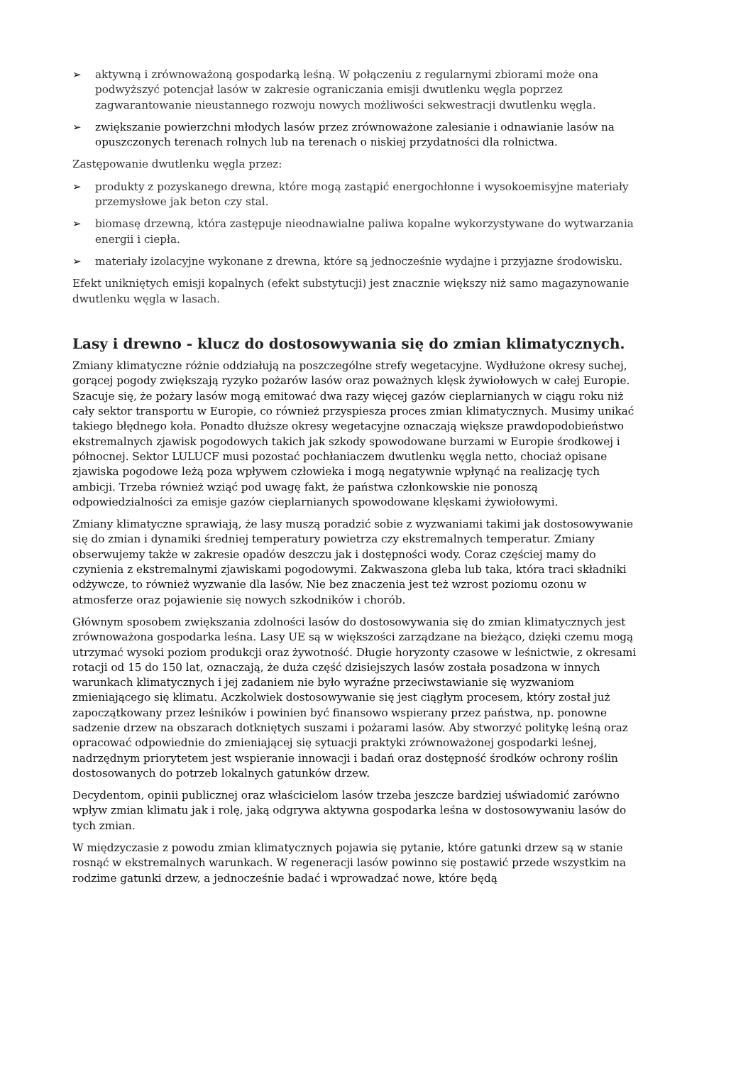➢ aktywną i zrównoważoną gospodarką leśną. W połączeniu z regularnymi zbiorami może ona podwyższyć potencjał lasów w zakresie ograniczania emisji dwutlenku węgla poprzez zagwarantowanie nieustannego rozwoju nowych możliwości sekwestracji dwutlenku węgla.
➢ zwiększanie powierzchni młodych lasów przez zrównoważone zalesianie i odnawianie lasów na opuszczonych terenach rolnych lub na terenach o niskiej przydatności dla rolnictwa.
Zastępowanie dwutlenku węgla przez:
➢ produkty z pozyskanego drewna, które mogą zastąpić energochłonne i wysokoemisyjne materiały przemysłowe jak beton czy stal.
➢ biomasę drzewną, która zastępuje nieodnawialne paliwa kopalne wykorzystywane do wytwarzania energii i ciepła.
➢ materiały izolacyjne wykonane z drewna, które są jednocześnie wydajne i przyjazne środowisku.
Efekt unikniętych emisji kopalnych (efekt substytucji) jest znacznie większy niż samo magazynowanie dwutlenku węgla w lasach.
Lasy i drewno - klucz do dostosowywania się do zmian klimatycznych.
Zmiany klimatyczne różnie oddziałują na poszczególne strefy wegetacyjne. Wydłużone okresy suchej, gorącej pogody zwiększają ryzyko pożarów lasów oraz poważnych klęsk żywiołowych w całej Europie. Szacuje się, że pożary lasów mogą emitować dwa razy więcej gazów cieplarnianych w ciągu roku niż cały sektor transportu w Europie, co również przyspiesza proces zmian klimatycznych. Musimy unikać takiego błędnego koła. Ponadto dłuższe okresy wegetacyjne oznaczają większe prawdopodobieństwo ekstremalnych zjawisk pogodowych takich jak szkody spowodowane burzami w Europie środkowej i północnej. Sektor LULUCF musi pozostać pochłaniaczem dwutlenku węgla netto, chociaż opisane zjawiska pogodowe leżą poza wpływem człowieka i mogą negatywnie wpłynąć na realizację tych ambicji. Trzeba również wziąć pod uwagę fakt, że państwa członkowskie nie ponoszą odpowiedzialności za emisje gazów cieplarnianych spowodowane klęskami żywiołowymi.
Zmiany klimatyczne sprawiają, że lasy muszą poradzić sobie z wyzwaniami takimi jak dostosowywanie się do zmian i dynamiki średniej temperatury powietrza czy ekstremalnych temperatur. Zmiany obserwujemy także w zakresie opadów deszczu jak i dostępności wody. Coraz częściej mamy do czynienia z ekstremalnymi zjawiskami pogodowymi. Zakwaszona gleba lub taka, która traci składniki odżywcze, to również wyzwanie dla lasów. Nie bez znaczenia jest też wzrost poziomu ozonu w atmosferze oraz pojawienie się nowych szkodników i chorób.
Głównym sposobem zwiększania zdolności lasów do dostosowywania się do zmian klimatycznych jest zrównoważona gospodarka leśna. Lasy UE są w większości zarządzane na bieżąco, dzięki czemu mogą utrzymać wysoki poziom produkcji oraz żywotność. Długie horyzonty czasowe w leśnictwie, z okresami rotacji od 15 do 150 lat, oznaczają, że duża część dzisiejszych lasów została posadzona w innych warunkach klimatycznych i jej zadaniem nie było wyraźne przeciwstawianie się wyzwaniom zmieniającego się klimatu. Aczkolwiek dostosowywanie się jest ciągłym procesem, który został już zapoczątkowany przez leśników i powinien być finansowo wspierany przez państwa, np. ponowne sadzenie drzew na obszarach dotkniętych suszami i pożarami lasów. Aby stworzyć politykę leśną oraz opracować odpowiednie do zmieniającej się sytuacji praktyki zrównoważonej gospodarki leśnej, nadrzędnym priorytetem jest wspieranie innowacji i badań oraz dostępność środków ochrony roślin dostosowanych do potrzeb lokalnych gatunków drzew.
Decydentom, opinii publicznej oraz właścicielom lasów trzeba jeszcze bardziej uświadomić zarówno wpływ zmian klimatu jak i rolę, jaką odgrywa aktywna gospodarka leśna w dostosowywaniu lasów do tych zmian.
W międzyczasie z powodu zmian klimatycznych pojawia się pytanie, które gatunki drzew są w stanie rosnąć w ekstremalnych warunkach. W regeneracji lasów powinno się postawić przede wszystkim na rodzime gatunki drzew, a jednocześnie badać i wprowadzać nowe, które będą